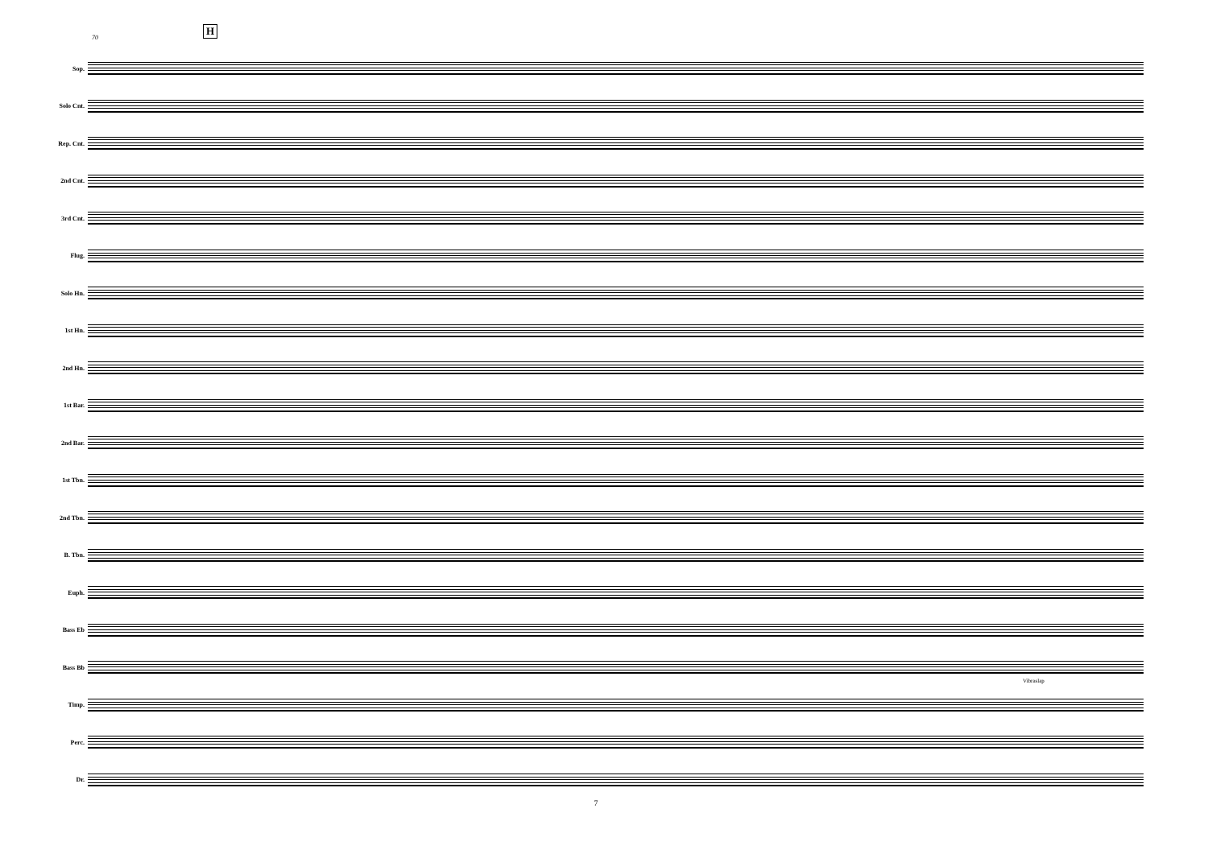H
70
Sop.
Solo Cnt.
Rep. Cnt.
2nd Cnt.
3rd Cnt.
Flug.
Solo Hn.
1st Hn.
2nd Hn.
1st Bar.
2nd Bar.
1st Tbn.
2nd Tbn.
B. Tbn.
Euph.
Bass Eb
Bass Bb
Timp.
Perc.
Dr.
Vibraslap
7